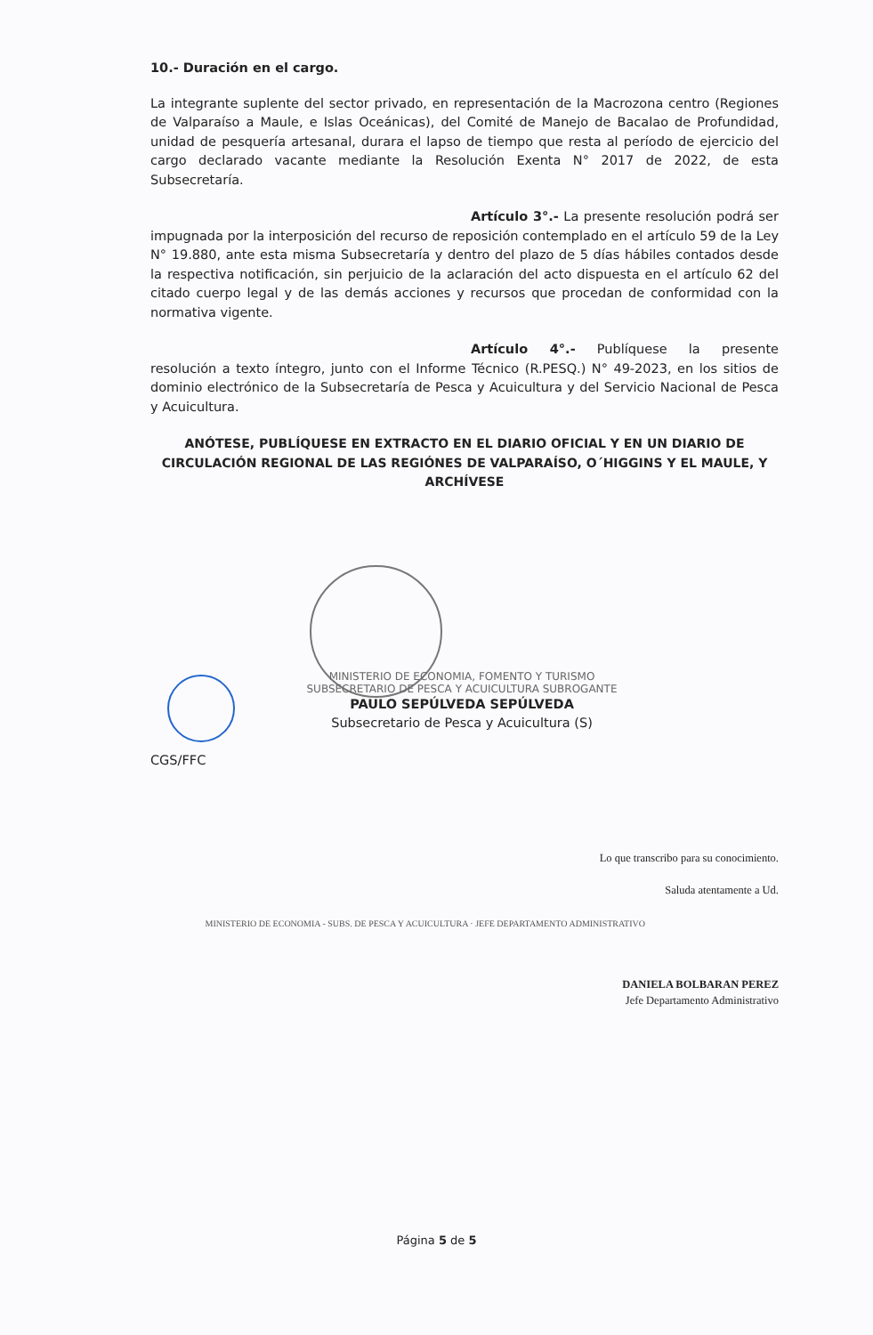10.- Duración en el cargo.
La integrante suplente del sector privado, en representación de la Macrozona centro (Regiones de Valparaíso a Maule, e Islas Oceánicas), del Comité de Manejo de Bacalao de Profundidad, unidad de pesquería artesanal, durara el lapso de tiempo que resta al período de ejercicio del cargo declarado vacante mediante la Resolución Exenta N° 2017 de 2022, de esta Subsecretaría.
Artículo 3°.- La presente resolución podrá ser impugnada por la interposición del recurso de reposición contemplado en el artículo 59 de la Ley N° 19.880, ante esta misma Subsecretaría y dentro del plazo de 5 días hábiles contados desde la respectiva notificación, sin perjuicio de la aclaración del acto dispuesta en el artículo 62 del citado cuerpo legal y de las demás acciones y recursos que procedan de conformidad con la normativa vigente.
Artículo 4°.- Publíquese la presente resolución a texto íntegro, junto con el Informe Técnico (R.PESQ.) N° 49-2023, en los sitios de dominio electrónico de la Subsecretaría de Pesca y Acuicultura y del Servicio Nacional de Pesca y Acuicultura.
ANÓTESE, PUBLÍQUESE EN EXTRACTO EN EL DIARIO OFICIAL Y EN UN DIARIO DE CIRCULACIÓN REGIONAL DE LAS REGIÓNES DE VALPARAÍSO, O´HIGGINS Y EL MAULE, Y ARCHÍVESE
MINISTERIO DE ECONOMIA, FOMENTO Y TURISMO
SUBSECRETARIO DE PESCA Y ACUICULTURA SUBROGANTE
PAULO SEPÚLVEDA SEPÚLVEDA
Subsecretario de Pesca y Acuicultura (S)
CGS/FFC
Lo que transcribo para su conocimiento.
Saluda atentamente a Ud.
MINISTERIO DE ECONOMIA - SUBS. DE PESCA Y ACUICULTURA · JEFE DEPARTAMENTO ADMINISTRATIVO
DANIELA BOLBARAN PEREZ
Jefe Departamento Administrativo
Página 5 de 5